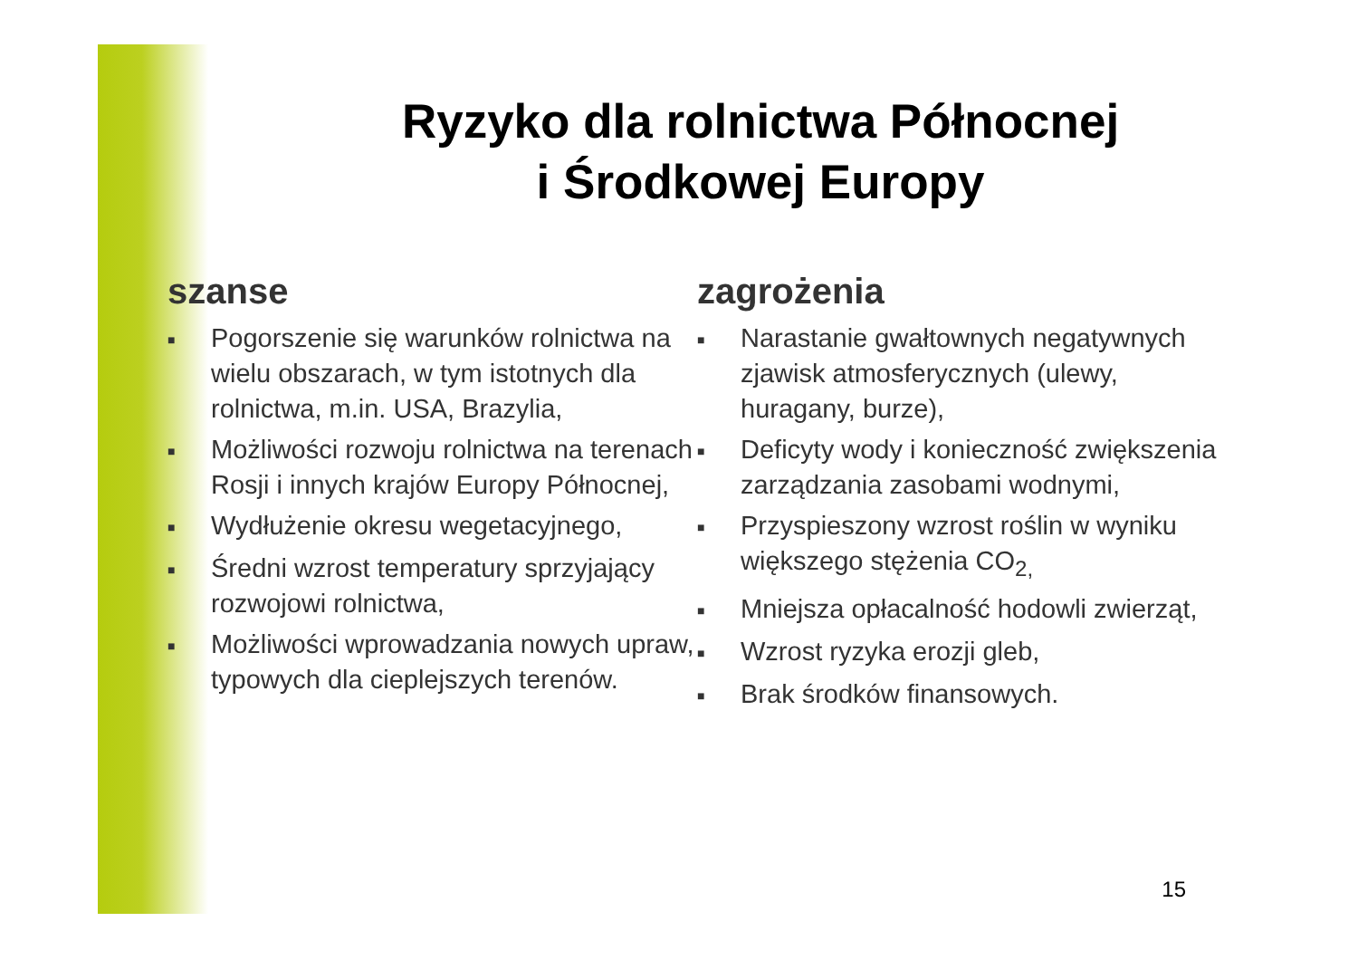Ryzyko dla rolnictwa Północnej
i Środkowej Europy
szanse
■ Pogorszenie się warunków rolnictwa na wielu obszarach, w tym istotnych dla rolnictwa, m.in. USA, Brazylia,
■ Możliwości rozwoju rolnictwa na terenach Rosji i innych krajów Europy Północnej,
■ Wydłużenie okresu wegetacyjnego,
■ Średni wzrost temperatury sprzyjający rozwojowi rolnictwa,
■ Możliwości wprowadzania nowych upraw, typowych dla cieplejszych terenów.
zagrożenia
■ Narastanie gwałtownych negatywnych zjawisk atmosferycznych (ulewy, huragany, burze),
■ Deficyty wody i konieczność zwiększenia zarządzania zasobami wodnymi,
■ Przyspieszony wzrost roślin w wyniku większego stężenia CO<sub>2,</sub>
■ Mniejsza opłacalność hodowli zwierząt,
■ Wzrost ryzyka erozji gleb,
■ Brak środków finansowych.
15